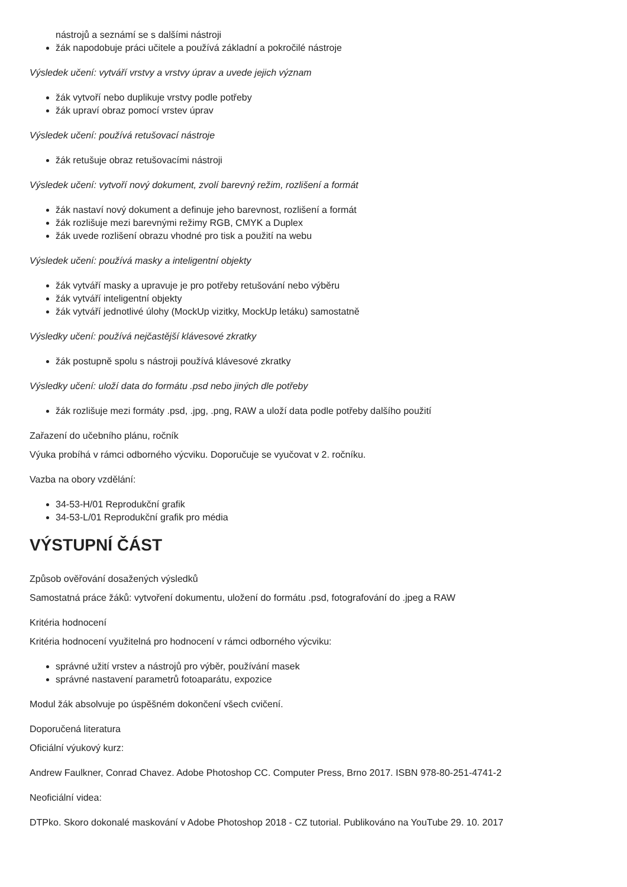nástrojů a seznámí se s dalšími nástroji
žák napodobuje práci učitele a používá základní a pokročilé nástroje
Výsledek učení: vytváří vrstvy a vrstvy úprav a uvede jejich význam
žák vytvoří nebo duplikuje vrstvy podle potřeby
žák upraví obraz pomocí vrstev úprav
Výsledek učení: používá retušovací nástroje
žák retušuje obraz retušovacími nástroji
Výsledek učení: vytvoří nový dokument, zvolí barevný režim, rozlišení a formát
žák nastaví nový dokument a definuje jeho barevnost, rozlišení a formát
žák rozlišuje mezi barevnými režimy RGB, CMYK a Duplex
žák uvede rozlišení obrazu vhodné pro tisk a použití na webu
Výsledek učení: používá masky a inteligentní objekty
žák vytváří masky a upravuje je pro potřeby retušování nebo výběru
žák vytváří inteligentní objekty
žák vytváří jednotlivé úlohy (MockUp vizitky, MockUp letáku) samostatně
Výsledky učení: používá nejčastější klávesové zkratky
žák postupně spolu s nástroji používá klávesové zkratky
Výsledky učení: uloží data do formátu .psd nebo jiných dle potřeby
žák rozlišuje mezi formáty .psd, .jpg, .png, RAW a uloží data podle potřeby dalšího použití
Zařazení do učebního plánu, ročník
Výuka probíhá v rámci odborného výcviku. Doporučuje se vyučovat v 2. ročníku.
Vazba na obory vzdělání:
34-53-H/01 Reprodukční grafik
34-53-L/01 Reprodukční grafik pro média
VÝSTUPNÍ ČÁST
Způsob ověřování dosažených výsledků
Samostatná práce žáků: vytvoření dokumentu, uložení do formátu .psd, fotografování do .jpeg a RAW
Kritéria hodnocení
Kritéria hodnocení využitelná pro hodnocení v rámci odborného výcviku:
správné užití vrstev a nástrojů pro výběr, používání masek
správné nastavení parametrů fotoaparátu, expozice
Modul žák absolvuje po úspěšném dokončení všech cvičení.
Doporučená literatura
Oficiální výukový kurz:
Andrew Faulkner, Conrad Chavez. Adobe Photoshop CC. Computer Press, Brno 2017. ISBN 978-80-251-4741-2
Neoficiální videa:
DTPko. Skoro dokonalé maskování v Adobe Photoshop 2018 - CZ tutorial. Publikováno na YouTube 29. 10. 2017